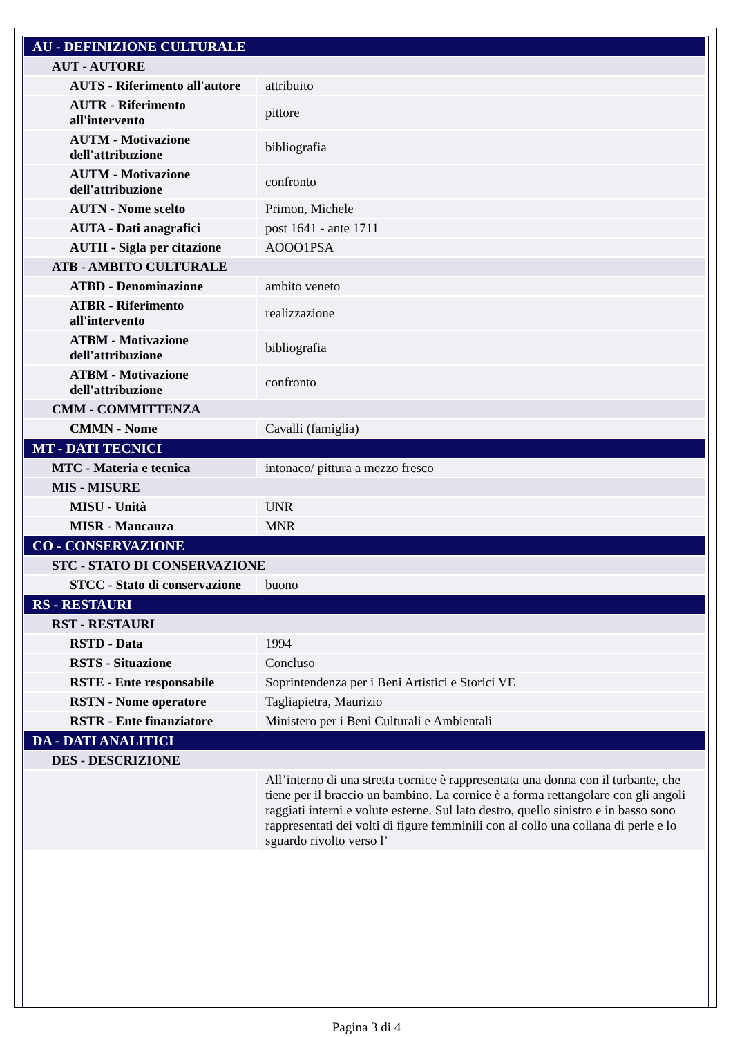| AU - DEFINIZIONE CULTURALE | |
| AUT - AUTORE | |
| AUTS - Riferimento all'autore | attribuito |
| AUTR - Riferimento all'intervento | pittore |
| AUTM - Motivazione dell'attribuzione | bibliografia |
| AUTM - Motivazione dell'attribuzione | confronto |
| AUTN - Nome scelto | Primon, Michele |
| AUTA - Dati anagrafici | post 1641 - ante 1711 |
| AUTH - Sigla per citazione | AOOO1PSA |
| ATB - AMBITO CULTURALE | |
| ATBD - Denominazione | ambito veneto |
| ATBR - Riferimento all'intervento | realizzazione |
| ATBM - Motivazione dell'attribuzione | bibliografia |
| ATBM - Motivazione dell'attribuzione | confronto |
| CMM - COMMITTENZA | |
| CMMN - Nome | Cavalli (famiglia) |
| MT - DATI TECNICI | |
| MTC - Materia e tecnica | intonaco/ pittura a mezzo fresco |
| MIS - MISURE | |
| MISU - Unità | UNR |
| MISR - Mancanza | MNR |
| CO - CONSERVAZIONE | |
| STC - STATO DI CONSERVAZIONE | |
| STCC - Stato di conservazione | buono |
| RS - RESTAURI | |
| RST - RESTAURI | |
| RSTD - Data | 1994 |
| RSTS - Situazione | Concluso |
| RSTE - Ente responsabile | Soprintendenza per i Beni Artistici e Storici VE |
| RSTN - Nome operatore | Tagliapietra, Maurizio |
| RSTR - Ente finanziatore | Ministero per i Beni Culturali e Ambientali |
| DA - DATI ANALITICI | |
| DES - DESCRIZIONE | |
| | All’interno di una stretta cornice è rappresentata una donna con il turbante, che tiene per il braccio un bambino. La cornice è a forma rettangolare con gli angoli raggiati interni e volute esterne. Sul lato destro, quello sinistro e in basso sono rappresentati dei volti di figure femminili con al collo una collana di perle e lo sguardo rivolto verso l’ |
Pagina 3 di 4